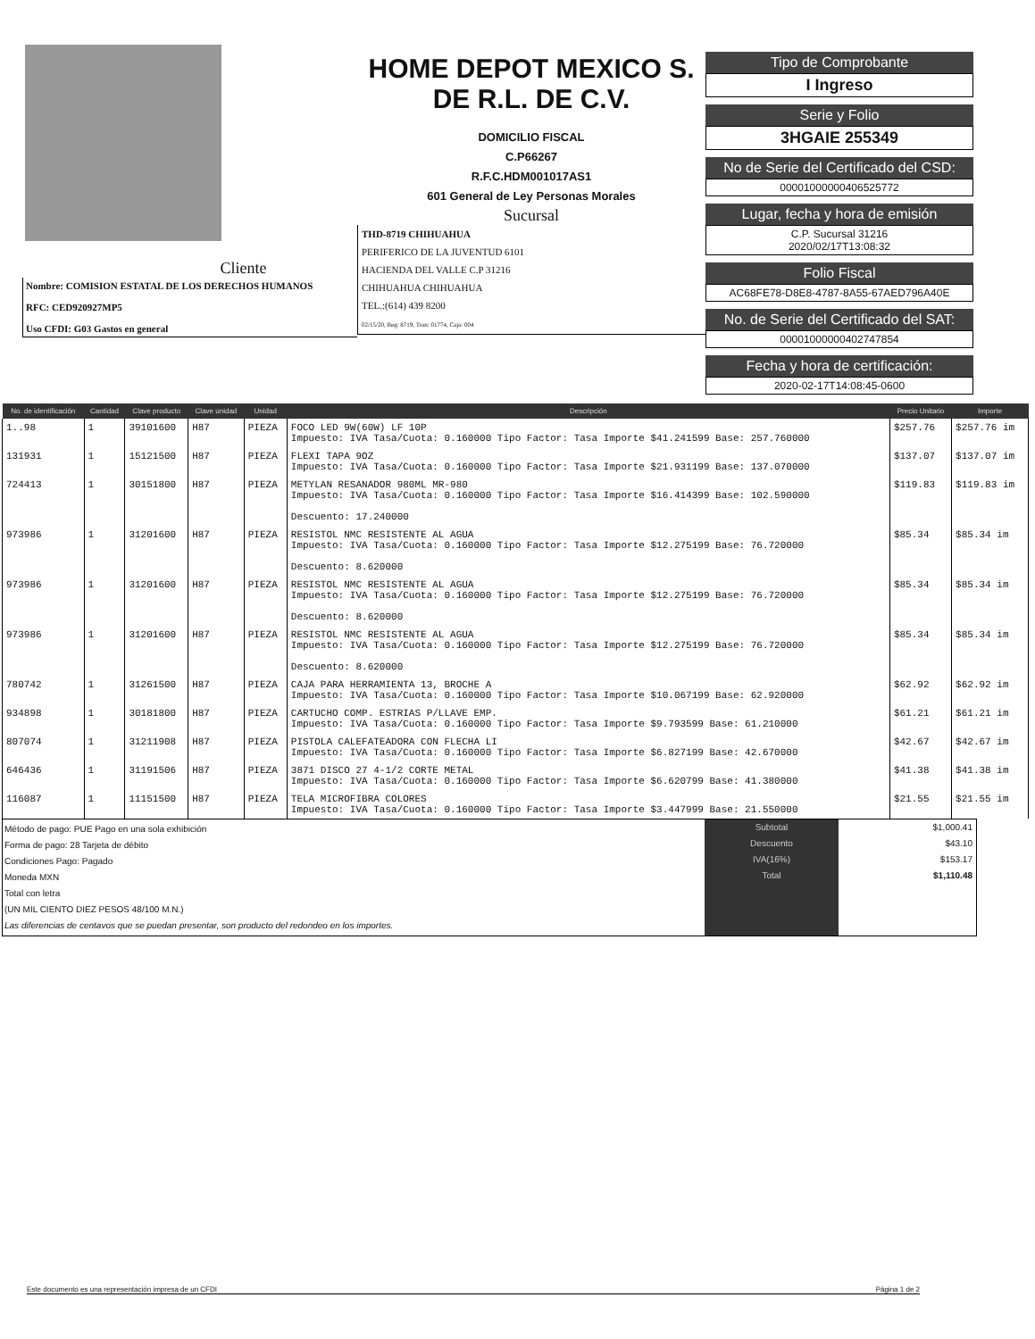Cliente
Nombre: COMISION ESTATAL DE LOS DERECHOS HUMANOS
RFC: CED920927MP5
Uso CFDI: G03 Gastos en general
HOME DEPOT MEXICO S.
DE R.L. DE C.V.
DOMICILIO FISCAL
C.P66267
R.F.C.HDM001017AS1
601 General de Ley Personas Morales
Sucursal
THD-8719 CHIHUAHUA
PERIFERICO DE LA JUVENTUD 6101
HACIENDA DEL VALLE C.P 31216
CHIHUAHUA CHIHUAHUA
TEL.:(614) 439 8200
02/15/20, Reg: 8719, Tran: 01774, Caja: 004
Tipo de Comprobante
I Ingreso
Serie y Folio
3HGAIE 255349
No de Serie del Certificado del CSD:
00001000000406525772
Lugar, fecha y hora de emisión
C.P. Sucursal 31216
2020/02/17T13:08:32
Folio Fiscal
AC68FE78-D8E8-4787-8A55-67AED796A40E
No. de Serie del Certificado del SAT:
00001000000402747854
Fecha y hora de certificación:
2020-02-17T14:08:45-0600
| No. de identificación | Cantidad | Clave producto | Clave unidad | Unidad | Descripción | Precio Unitario | Importe |
| --- | --- | --- | --- | --- | --- | --- | --- |
| 1..98 | 1 | 39101600 | H87 | PIEZA | FOCO LED 9W(60W) LF 10P Impuesto: IVA Tasa/Cuota: 0.160000 Tipo Factor: Tasa Importe $41.241599 Base: 257.760000 | $257.76 | $257.76 im |
| 131931 | 1 | 15121500 | H87 | PIEZA | FLEXI TAPA 9OZ Impuesto: IVA Tasa/Cuota: 0.160000 Tipo Factor: Tasa Importe $21.931199 Base: 137.070000 | $137.07 | $137.07 im |
| 724413 | 1 | 30151800 | H87 | PIEZA | METYLAN RESANADOR 980ML MR-980 Impuesto: IVA Tasa/Cuota: 0.160000 Tipo Factor: Tasa Importe $16.414399 Base: 102.590000 Descuento: 17.240000 | $119.83 | $119.83 im |
| 973986 | 1 | 31201600 | H87 | PIEZA | RESISTOL NMC RESISTENTE AL AGUA Impuesto: IVA Tasa/Cuota: 0.160000 Tipo Factor: Tasa Importe $12.275199 Base: 76.720000 Descuento: 8.620000 | $85.34 | $85.34 im |
| 973986 | 1 | 31201600 | H87 | PIEZA | RESISTOL NMC RESISTENTE AL AGUA Impuesto: IVA Tasa/Cuota: 0.160000 Tipo Factor: Tasa Importe $12.275199 Base: 76.720000 Descuento: 8.620000 | $85.34 | $85.34 im |
| 973986 | 1 | 31201600 | H87 | PIEZA | RESISTOL NMC RESISTENTE AL AGUA Impuesto: IVA Tasa/Cuota: 0.160000 Tipo Factor: Tasa Importe $12.275199 Base: 76.720000 Descuento: 8.620000 | $85.34 | $85.34 im |
| 780742 | 1 | 31261500 | H87 | PIEZA | CAJA PARA HERRAMIENTA 13, BROCHE A Impuesto: IVA Tasa/Cuota: 0.160000 Tipo Factor: Tasa Importe $10.067199 Base: 62.920000 | $62.92 | $62.92 im |
| 934898 | 1 | 30181800 | H87 | PIEZA | CARTUCHO COMP. ESTRIAS P/LLAVE EMP. Impuesto: IVA Tasa/Cuota: 0.160000 Tipo Factor: Tasa Importe $9.793599 Base: 61.210000 | $61.21 | $61.21 im |
| 807074 | 1 | 31211908 | H87 | PIEZA | PISTOLA CALEFATEADORA CON FLECHA LI Impuesto: IVA Tasa/Cuota: 0.160000 Tipo Factor: Tasa Importe $6.827199 Base: 42.670000 | $42.67 | $42.67 im |
| 646436 | 1 | 31191506 | H87 | PIEZA | 3871 DISCO 27 4-1/2 CORTE METAL Impuesto: IVA Tasa/Cuota: 0.160000 Tipo Factor: Tasa Importe $6.620799 Base: 41.380000 | $41.38 | $41.38 im |
| 116087 | 1 | 11151500 | H87 | PIEZA | TELA MICROFIBRA COLORES Impuesto: IVA Tasa/Cuota: 0.160000 Tipo Factor: Tasa Importe $3.447999 Base: 21.550000 | $21.55 | $21.55 im |
Método de pago: PUE Pago en una sola exhibición
Forma de pago: 28 Tarjeta de débito
Condiciones Pago: Pagado
Moneda MXN
Total con letra
(UN MIL CIENTO DIEZ PESOS 48/100 M.N.)
Las diferencias de centavos que se puedan presentar, son producto del redondeo en los importes.
Subtotal
Descuento
IVA(16%)
Total
$1,000.41
$43.10
$153.17
$1,110.48
Este documento es una representación impresa de un CFDI Página 1 de 2